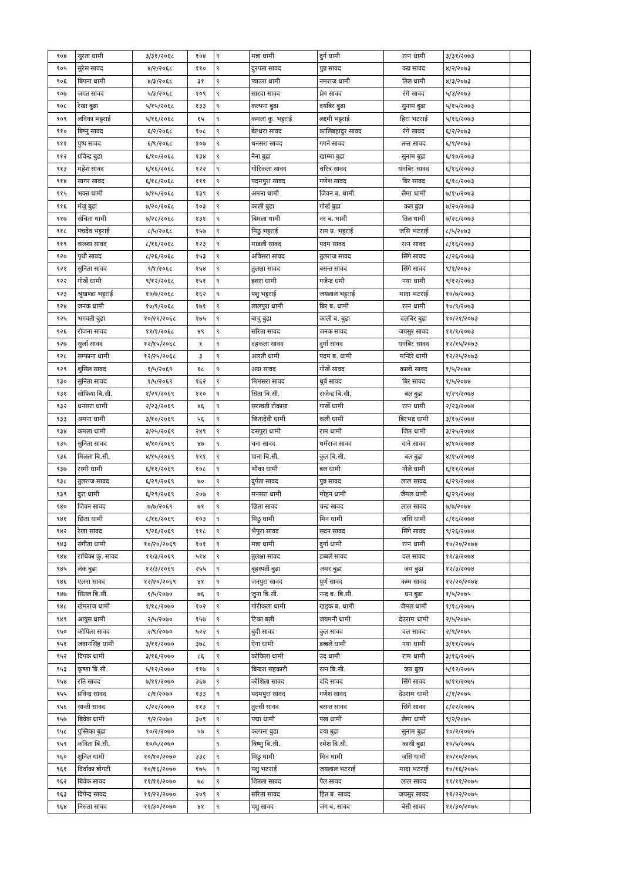| ९०४ | सुरता धामी | ३/३१/२०६८ | १०४ | ९ | मन्ना धामी | दुर्ग धामी | रत्न धामी | ३/३१/२०७३ | |
| ९०५ | सुरेस सावद | ४/२/२०६८ | ११० | ९ | दुरपता सावद | पुन्न सावद | कन्न सावद | ४/२/२०७३ | |
| ९०६ | बिपना धामी | ४/३/२०६८ | ३१ | ९ | प्याउरा धामी | नमराज धामी | तिल धामी | ४/३/२०७३ | |
| ९०७ | जगत सावद | ५/३/२०६८ | १०९ | ९ | सारदा सावद | प्रेम सावद | रंगे सावद | ५/३/२०७३ | |
| ९०८ | रेखा बुढा | ५/१५/२०६८ | १३३ | ९ | कल्पना बुढा | दयबिर बुढा | सुनाम बुढा | ५/१५/२०७३ | |
| ९०९ | लविका भट्टराई | ५/१६/२०६८ | १५ | ९ | कमला कु. भट्टराई | लक्ष्मी भट्टराई | हिरा भटराई | ५/१६/२०७३ | |
| ९१० | बिष्नु सावद | ६/२/२०६८ | १०८ | ९ | बेल्धरा सावद | कालिबहादुर सावद | रंगे सावद | ६/२/२०७३ | |
| ९११ | पुष्प सावद | ६/९/२०६८ | १०७ | ९ | धनसरा सावद | गगने सावद | तन्त सावद | ६/९/२०७३ | |
| ९१२ | प्रविन्द्र बुढा | ६/१०/२०६८ | १३४ | ९ | नैना बुढा | खाम्मा बुढा | सुनाम बुढा | ६/१०/२०७३ | |
| ९१३ | महेश सावद | ६/१६/२०६८ | १२२ | ९ | गोरिकला सावद | चरित्र सावद | धनबिर सावद | ६/१६/२०७३ | |
| ९१४ | सागर सावद | ६/१८/२०६८ | १११ | ९ | पदमपुरा सावद | गणेश सावद | बिर सावद | ६/१८/२०७३ | |
| ९१५ | भक्त धामी | ७/१५/२०६८ | १३९ | ९ | अमना धामी | जिवन ब. धामी | लैमा धामी | ७/१५/२०७३ | |
| ९१६ | मंजु बुढा | ७/२०/२०६८ | १०३ | ९ | काली बुढा | गोखें बुढा | कल बुढा | ७/२०/२०७३ | |
| ९१७ | संचिता धामी | ७/२८/२०६८ | १३१ | ९ | बिमला धामी | नर ब. धामी | तिल धामी | ७/२८/२०७३ | |
| ९१८ | पंचदेव भट्टराई | ८/५/२०६८ | १५७ | ९ | मिठु भट्टराई | राम प्र. भट्टराई | जसि भटराई | ८/५/२०७३ | |
| ९१९ | कलशा सावद | ८/१६/२०६८ | १२३ | ९ | माडली सावद | पदम सावद | रत्न सावद | ८/१६/२०७३ | |
| ९२० | पृथी सावद | ८/२६/२०६८ | १५३ | ९ | अविसरा सावद | तुलराज सावद | सिंगे सावद | ८/२६/२०७३ | |
| ९२१ | सुनिता सावद | ९/१/२०६८ | १५४ | ९ | तुलक्षा सावद | बसन्त सावद | सिंगे सावद | ९/१/२०७३ | |
| ९२२ | गोखें धामी | ९/१२/२०६८ | १५१ | ९ | इशरा धामी | गजेन्द्र धमी | नया धामी | ९/१२/२०७३ | |
| ९२३ | श्रृखण्डा भट्टराई | १०/७/२०६८ | १६२ | ९ | पशु भट्टराई | जयलाल भट्टराई | मादा भटराई | १०/७/२०७३ | |
| ९२४ | जनक धामी | १०/९/२०६८ | १७१ | ९ | लालपुरा धामी | बिर ब. धामी | रत्न धामी | १०/९/२०७३ | |
| ९२५ | भगवती बुढा | १०/२१/२०६८ | १७५ | ९ | बाचु बुढा | काली ब. बुढा | दलबिर बुढा | १०/२१/२०७३ | |
| ९२६ | रोजना सावद | ११/१/२०६८ | ४९ | ९ | सरिता सावद | जनक सावद | जयसुर सावद | ११/१/२०७३ | |
| ९२७ | सुर्जा सावद | १२/१५/२०६८ | १ | ९ | दहकला सावद | दुर्गा सावद | धनबिर सावद | १२/१५/२०७३ | |
| ९२८ | सम्फाना धामी | १२/२५/२०६८ | ३ | ९ | आरती धामी | पदम ब. धामी | मन्दिरे धामी | १२/२५/२०७३ | |
| ९२९ | शुसिल सावद | १/५/२०६९ | १८ | ९ | अग्रा सावद | गोखें सावद | कालो सावद | १/५/२०७४ | |
| ९३० | सुनिता सावद | १/५/२०६९ | १६२ | ९ | मिमसरा सावद | धुर्ब सावद | बिर सावद | १/५/२०७४ | |
| ९३१ | सोफिया बि.सी. | १/२९/२०६९ | ११० | ९ | सिता बि.सी. | राजेन्द्र बि.सी. | बल बुढा | १/२९/२०७४ | |
| ९३२ | धनसरा धामी | २/२३/२०६९ | ४६ | ९ | सरस्वती रोकाया | गार्खे धामी | रत्न धामी | २/२३/२०७४ | |
| ९३३ | अमना धामी | ३/१०/२०६९ | ५६ | ९ | छितादेवी धामी | कली धामी | बिरभद्र धामी | ३/१०/२०७४ | |
| ९३४ | कमला धामी | ३/२५/२०६९ | २४९ | ९ | दसपुरा धामी | राम धामी | जित धामी | ३/२५/२०७४ | |
| ९३५ | सुनिता सावद | ४/१०/२०६९ | ४७ | ९ | चना सावद | धर्मराज सावद | दाने सावद | ४/१०/२०७४ | |
| ९३६ | मिलता बि.सी. | ४/१५/२०६९ | १११ | ९ | पाना बि.सी. | कुल बि.सी. | बल बुढा | ४/१५/२०७४ | |
| ९३७ | रस्मी धामी | ६/११/२०६९ | १०८ | ९ | भौका धामी | बल धामी | नौले धामी | ६/११/२०७४ | |
| ९३८ | तुलराज सावद | ६/२९/२०६९ | ७० | ९ | दुर्पता सावद | पुन्न सावद | लाल सावद | ६/२९/२०७४ | |
| ९३९ | दुरा धामी | ६/२९/२०६९ | २०७ | ९ | मनसरा धामी | मोहन धामी | जैमल धामी | ६/२९/२०७४ | |
| ९४० | जिवन सावद | ७/७/२०६९ | ७१ | ९ | छिता सावद | चन्द्र सावद | लाल सावद | ७/७/२०७४ | |
| ९४१ | छिता धामी | ८/१६/२०६९ | १०३ | ९ | मिठु धामी | मिन धामी | जसि धामी | ८/१६/२०७४ | |
| ९४२ | रेखा सावद | ९/२६/२०६९ | ११८ | ९ | भैपुरा सावद | सदन सावद | सिंगे सावद | ९/२६/२०७४ | |
| ९४३ | संगीता धामी | १०/२०/२०६९ | १०१ | ९ | मन्ना धामी | दुर्गा धामी | रत्न धामी | १०/२०/२०७४ | |
| ९४४ | राधिका कु. सावद | ११/३/२०६९ | ५१४ | ९ | तुलक्षा सावद | डब्बले सावद | दल सावद | ११/३/२०७४ | |
| ९४५ | लंक बुढा | १२/३/२०६९ | २५५ | ९ | बृहस्पती बुढा | अमर बुढा | जय बुढा | १२/३/२०७४ | |
| ९४६ | एलना सावद | १२/२०/२०६९ | ४१ | ९ | जनपुरा सावद | पूर्ण सावद | कम्म सावद | १२/२०/२०७४ | |
| ९४७ | सितल बि.सी. | १/५/२०७० | ७६ | ९ | जुना बि.सी. | नन्द ब. बि.सी. | धन बुढा | १/५/२०७५ | |
| ९४८ | खेमराज धामी | १/१८/२०७० | १०२ | ९ | गोरीकला धामी | खड्क ब. धामी | जैमल धामी | १/१८/२०७५ | |
| ९४९ | आयुस धामी | २/५/२०७० | १५७ | ९ | टिका बली | जयमनी धामी | देउराम धामी | २/५/२०७५ | |
| ९५० | कोपिला सावद | २/९/२०७० | ५२२ | ९ | बुदी सावद | कुल सावद | दल सावद | २/९/२०७५ | |
| ९५१ | जवानसिंह धामी | ३/११/२०७० | ३७८ | ९ | ऐना धामी | डब्बले धामी | नया धामी | ३/११/२०७५ | |
| ९५२ | दिपक धामी | ३/१६/२०७० | ८६ | ९ | कोकिला धामी | उद धामी | राम धामी | ३/१६/२०७५ | |
| ९५३ | कृष्णा बि.सी. | ५/१२/२०७० | ११७ | ९ | बिन्दरा सहकारी | रत्न बि.सी. | जय बुढा | ५/१२/२०७५ | |
| ९५४ | रति सावद | ७/११/२०७० | ३६७ | ९ | कौशिला सावद | ददि सावद | सिंगे सावद | ७/११/२०७५ | |
| ९५५ | प्रविन्द्र सावद | ८/१/२०७० | १३३ | ९ | पदमपुरा सावद | गणेश सावद | देउराम धामी | ८/१/२०७५ | |
| ९५६ | सान्ती सावद | ८/२२/२०७० | ११३ | ९ | तुल्सी सावद | बसन्त सावद | सिंगे सावद | ८/२२/२०७५ | |
| ९५७ | बिवेक धामी | ९/२/२०७० | ३०९ | ९ | पद्मा धामी | पंख धामी | लैमा धामी | ९/२/२०७५ | |
| ९५८ | पुस्तिका बुढा | १०/२/२०७० | ५७ | ९ | कल्पना बुढा | दया बुढा | सुनाम बुढा | १०/२/२०७५ | |
| ९५९ | कविता बि.सी. | १०/५/२०७० | | ९ | बिष्णु बि.सी. | रमेश बि.सी. | कासी बुढा | १०/५/२०७५ | |
| ९६० | शुनिल धामी | १०/१०/२०७० | ३३८ | ९ | मिठु धामी | मिन धामी | जसि धामी | १०/१०/२०७५ | |
| ९६१ | दिर्वाका बोगटी | १०/१६/२०७० | १७५ | ९ | पशु भटराई | जयलाल भटराई | मादा भटराई | १०/१६/२०७५ | |
| ९६२ | बिवेक सावद | ११/११/२०७० | ७८ | ९ | शितला सावद | पैल सावद | लाल सावद | ११/११/२०७५ | |
| ९६३ | दिपेन्द्र सावद | ११/२२/२०७० | २०९ | ९ | सरिता सावद | हित ब. सावद | जयसुर सावद | ११/२२/२०७५ | |
| ९६४ | निरुता सावद | ११/३०/२०७० | ४१ | ९ | पशु सावद | जंग ब. सावद | बेसी सावद | ११/३०/२०७५ | |